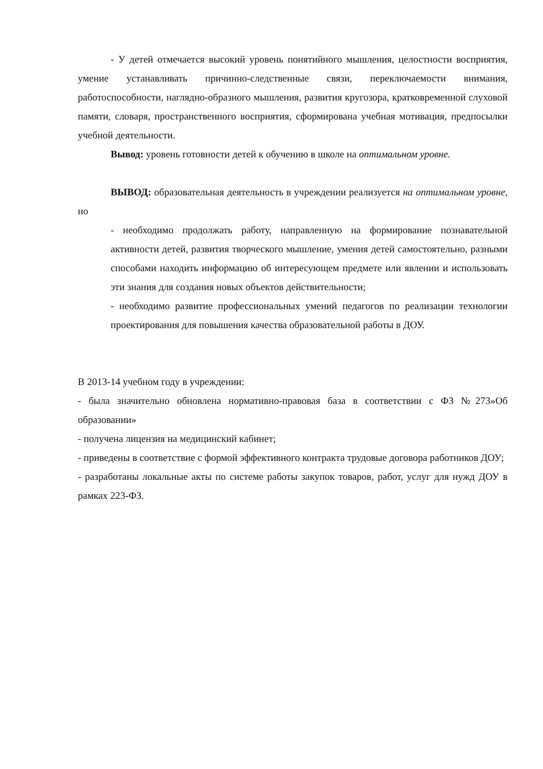- У детей отмечается высокий уровень понятийного мышления, целостности восприятия, умение устанавливать причинно-следственные связи, переключаемости внимания, работоспособности, наглядно-образного мышления, развития кругозора, кратковременной слуховой памяти, словаря, пространственного восприятия, сформирована учебная мотивация, предпосылки учебной деятельности.
Вывод: уровень готовности детей к обучению в школе на оптимальном уровне.
ВЫВОД: образовательная деятельность в учреждении реализуется на оптимальном уровне, но
- необходимо продолжать работу, направленную на формирование познавательной активности детей, развития творческого мышление, умения детей самостоятельно, разными способами находить информацию об интересующем предмете или явлении и использовать эти знания для создания новых объектов действительности;
- необходимо развитие профессиональных умений педагогов по реализации технологии проектирования для повышения качества образовательной работы в ДОУ.
В 2013-14 учебном году в учреждении:
- была значительно обновлена нормативно-правовая база в соответствии с ФЗ №273»Об образовании»
- получена лицензия на медицинский кабинет;
- приведены в соответствие с формой эффективного контракта трудовые договора работников ДОУ;
- разработаны локальные акты по системе работы закупок товаров, работ, услуг для нужд ДОУ в рамках 223-ФЗ.